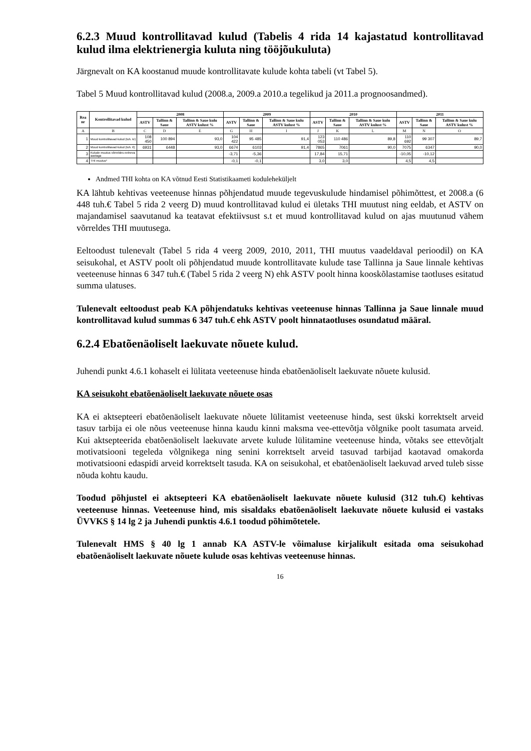6.2.3 Muud kontrollitavad kulud (Tabelis 4 rida 14 kajastatud kontrollitavad kulud ilma elektrienergia kuluta ning tööjõukuluta)
Järgnevalt on KA koostanud muude kontrollitavate kulude kohta tabeli (vt Tabel 5).
Tabel 5 Muud kontrollitavad kulud (2008.a, 2009.a 2010.a tegelikud ja 2011.a prognoosandmed).
| Rea nr | Kontrollitavad kulud | 2008 | | | 2009 | | | 2010 | | | 2011 | | |
| --- | --- | --- | --- | --- | --- | --- | --- | --- | --- | --- | --- | --- | --- |
| | | ASTV | Tallinn & Saue | Tallinn & Saue kulu ASTV kulust % | ASTV | Tallinn & Saue | Tallinn & Saue kulu ASTV kulust % | ASTV | Tallinn & Saue | Tallinn & Saue kulu ASTV kulust % | ASTV | Tallinn & Saue | Tallinn & Saue kulu ASTV kulust % |
| A | B | C | D | E | G | H | I | J | K | L | M | N | O |
| 1 | Muud kontrollitavad kulud (tuh. kr) | 108 450 | 100 894 | 93,0 | 104 422 | 95 485 | 91,4 | 123 053 | 110 486 | 89,8 | 110 692 | 99 307 | 89,7 |
| 2 | Muud kontrollitavad kulud (tuh. €) | 6931 | 6448 | 93,0 | 6674 | 6103 | 91,4 | 7865 | 7061 | 90,0 | 7075 | 6347 | 90,0 |
| 3 | Kulude muutus võrreldes eelneva aastaga | | | | -3,71 | -5,36 | | 17,84 | 15,71 | | -10,05 | -10,12 | |
| 4 | THI muutus* | | | | -0,1 | -0,1 | | 3,0 | 3,0 | | 4,5 | 4,5 | |
Andmed THI kohta on KA võtnud Eesti Statistikaameti koduleheküljelt
KA lähtub kehtivas veeteenuse hinnas põhjendatud muude tegevuskulude hindamisel põhimõttest, et 2008.a (6 448 tuh.€ Tabel 5 rida 2 veerg D) muud kontrollitavad kulud ei ületaks THI muutust ning eeldab, et ASTV on majandamisel saavutanud ka teatavat efektiivsust s.t et muud kontrollitavad kulud on ajas muutunud vähem võrreldes THI muutusega.
Eeltoodust tulenevalt (Tabel 5 rida 4 veerg 2009, 2010, 2011, THI muutus vaadeldaval perioodil) on KA seisukohal, et ASTV poolt oli põhjendatud muude kontrollitavate kulude tase Tallinna ja Saue linnale kehtivas veeteenuse hinnas 6 347 tuh.€ (Tabel 5 rida 2 veerg N) ehk ASTV poolt hinna kooskõlastamise taotluses esitatud summa ulatuses.
Tulenevalt eeltoodust peab KA põhjendatuks kehtivas veeteenuse hinnas Tallinna ja Saue linnale muud kontrollitavad kulud summas 6 347 tuh.€ ehk ASTV poolt hinnataotluses osundatud määral.
6.2.4 Ebatõenäoliselt laekuvate nõuete kulud.
Juhendi punkt 4.6.1 kohaselt ei lülitata veeteenuse hinda ebatõenäoliselt laekuvate nõuete kulusid.
KA seisukoht ebatõenäoliselt laekuvate nõuete osas
KA ei aktsepteeri ebatõenäoliselt laekuvate nõuete lülitamist veeteenuse hinda, sest ükski korrektselt arveid tasuv tarbija ei ole nõus veeteenuse hinna kaudu kinni maksma vee-ettevõtja võlgnike poolt tasumata arveid. Kui aktsepteerida ebatõenäoliselt laekuvate arvete kulude lülitamine veeteenuse hinda, võtaks see ettevõtjalt motivatsiooni tegeleda võlgnikega ning senini korrektselt arveid tasuvad tarbijad kaotavad omakorda motivatsiooni edaspidi arveid korrektselt tasuda. KA on seisukohal, et ebatõenäoliselt laekuvad arved tuleb sisse nõuda kohtu kaudu.
Toodud põhjustel ei aktsepteeri KA ebatõenäoliselt laekuvate nõuete kulusid (312 tuh.€) kehtivas veeteenuse hinnas. Veeteenuse hind, mis sisaldaks ebatõenäoliselt laekuvate nõuete kulusid ei vastaks ÜVVKS § 14 lg 2 ja Juhendi punktis 4.6.1 toodud põhimõtetele.
Tulenevalt HMS § 40 lg 1 annab KA ASTV-le võimaluse kirjalikult esitada oma seisukohad ebatõenäoliselt laekuvate nõuete kulude osas kehtivas veeteenuse hinnas.
16